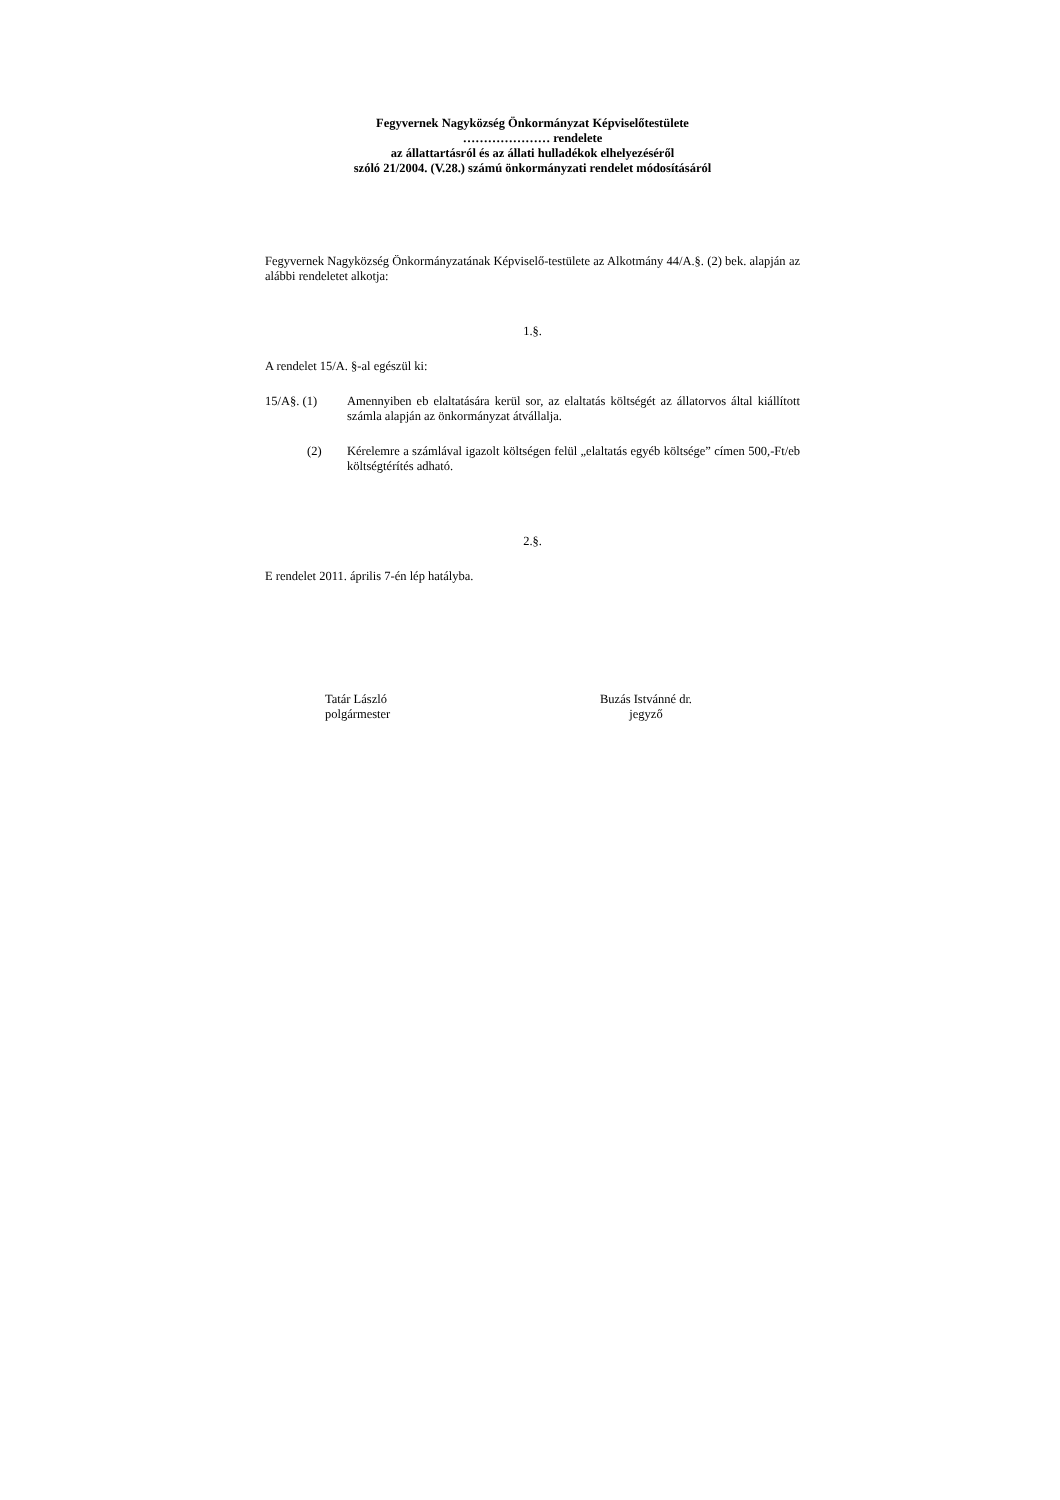Fegyvernek Nagyközség Önkormányzat Képviselőtestülete
………………… rendelete
az állattartásról és az állati hulladékok elhelyezéséről
szóló 21/2004. (V.28.) számú önkormányzati rendelet módosításáról
Fegyvernek Nagyközség Önkormányzatának Képviselő-testülete az Alkotmány 44/A.§. (2) bek. alapján az alábbi rendeletet alkotja:
1.§.
A rendelet 15/A. §-al egészül ki:
15/A§. (1) Amennyiben eb elaltatására kerül sor, az elaltatás költségét az állatorvos által kiállított számla alapján az önkormányzat átvállalja.
(2) Kérelemre a számlával igazolt költségen felül „elaltatás egyéb költsége” címen 500,-Ft/eb költségtérítés adható.
2.§.
E rendelet 2011. április 7-én lép hatályba.
Tatár László
polgármester
Buzás Istvánné dr.
jegyző